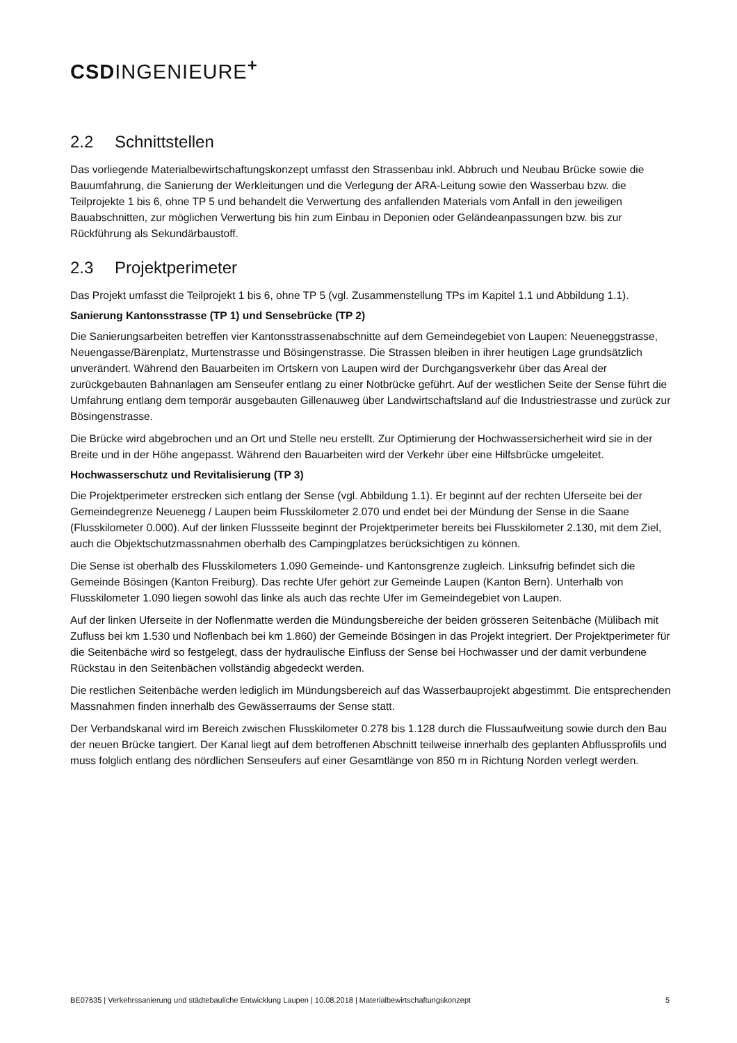CSDINGENIEURE<sup>+</sup>
2.2 Schnittstellen
Das vorliegende Materialbewirtschaftungskonzept umfasst den Strassenbau inkl. Abbruch und Neubau Brücke sowie die Bauumfahrung, die Sanierung der Werkleitungen und die Verlegung der ARA-Leitung sowie den Wasserbau bzw. die Teilprojekte 1 bis 6, ohne TP 5 und behandelt die Verwertung des anfallenden Materials vom Anfall in den jeweiligen Bauabschnitten, zur möglichen Verwertung bis hin zum Einbau in Deponien oder Geländeanpassungen bzw. bis zur Rückführung als Sekundärbaustoff.
2.3 Projektperimeter
Das Projekt umfasst die Teilprojekt 1 bis 6, ohne TP 5 (vgl. Zusammenstellung TPs im Kapitel 1.1 und Abbildung 1.1).
Sanierung Kantonsstrasse (TP 1) und Sensebrücke (TP 2)
Die Sanierungsarbeiten betreffen vier Kantonsstrassenabschnitte auf dem Gemeindegebiet von Laupen: Neueneggstrasse, Neuengasse/Bärenplatz, Murtenstrasse und Bösingenstrasse. Die Strassen bleiben in ihrer heutigen Lage grundsätzlich unverändert. Während den Bauarbeiten im Ortskern von Laupen wird der Durchgangsverkehr über das Areal der zurückgebauten Bahnanlagen am Senseufer entlang zu einer Notbrücke geführt. Auf der westlichen Seite der Sense führt die Umfahrung entlang dem temporär ausgebauten Gillenauweg über Landwirtschaftsland auf die Industriestrasse und zurück zur Bösingenstrasse.
Die Brücke wird abgebrochen und an Ort und Stelle neu erstellt. Zur Optimierung der Hochwassersicherheit wird sie in der Breite und in der Höhe angepasst. Während den Bauarbeiten wird der Verkehr über eine Hilfsbrücke umgeleitet.
Hochwasserschutz und Revitalisierung (TP 3)
Die Projektperimeter erstrecken sich entlang der Sense (vgl. Abbildung 1.1). Er beginnt auf der rechten Uferseite bei der Gemeindegrenze Neuenegg / Laupen beim Flusskilometer 2.070 und endet bei der Mündung der Sense in die Saane (Flusskilometer 0.000). Auf der linken Flussseite beginnt der Projektperimeter bereits bei Flusskilometer 2.130, mit dem Ziel, auch die Objektschutzmassnahmen oberhalb des Campingplatzes berücksichtigen zu können.
Die Sense ist oberhalb des Flusskilometers 1.090 Gemeinde- und Kantonsgrenze zugleich. Linksufrig befindet sich die Gemeinde Bösingen (Kanton Freiburg). Das rechte Ufer gehört zur Gemeinde Laupen (Kanton Bern). Unterhalb von Flusskilometer 1.090 liegen sowohl das linke als auch das rechte Ufer im Gemeindegebiet von Laupen.
Auf der linken Uferseite in der Noflenmatte werden die Mündungsbereiche der beiden grösseren Seitenbäche (Mülibach mit Zufluss bei km 1.530 und Noflenbach bei km 1.860) der Gemeinde Bösingen in das Projekt integriert. Der Projektperimeter für die Seitenbäche wird so festgelegt, dass der hydraulische Einfluss der Sense bei Hochwasser und der damit verbundene Rückstau in den Seitenbächen vollständig abgedeckt werden.
Die restlichen Seitenbäche werden lediglich im Mündungsbereich auf das Wasserbauprojekt abgestimmt. Die entsprechenden Massnahmen finden innerhalb des Gewässerraums der Sense statt.
Der Verbandskanal wird im Bereich zwischen Flusskilometer 0.278 bis 1.128 durch die Flussaufweitung sowie durch den Bau der neuen Brücke tangiert. Der Kanal liegt auf dem betroffenen Abschnitt teilweise innerhalb des geplanten Abflussprofils und muss folglich entlang des nördlichen Senseufers auf einer Gesamtlänge von 850 m in Richtung Norden verlegt werden.
BE07635 | Verkehrssanierung und städtebauliche Entwicklung Laupen | 10.08.2018 | Materialbewirtschaftungskonzept 5